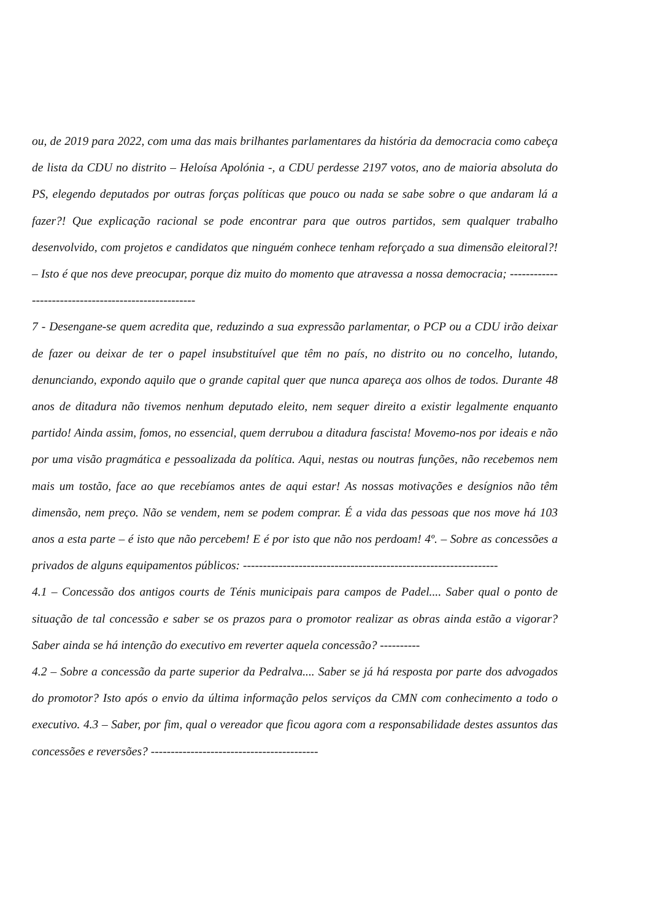ou, de 2019 para 2022, com uma das mais brilhantes parlamentares da história da democracia como cabeça de lista da CDU no distrito – Heloísa Apolónia -, a CDU perdesse 2197 votos, ano de maioria absoluta do PS, elegendo deputados por outras forças políticas que pouco ou nada se sabe sobre o que andaram lá a fazer?! Que explicação racional se pode encontrar para que outros partidos, sem qualquer trabalho desenvolvido, com projetos e candidatos que ninguém conhece tenham reforçado a sua dimensão eleitoral?! – Isto é que nos deve preocupar, porque diz muito do momento que atravessa a nossa democracia; -----------------------------------------------------
7 - Desengane-se quem acredita que, reduzindo a sua expressão parlamentar, o PCP ou a CDU irão deixar de fazer ou deixar de ter o papel insubstituível que têm no país, no distrito ou no concelho, lutando, denunciando, expondo aquilo que o grande capital quer que nunca apareça aos olhos de todos. Durante 48 anos de ditadura não tivemos nenhum deputado eleito, nem sequer direito a existir legalmente enquanto partido! Ainda assim, fomos, no essencial, quem derrubou a ditadura fascista! Movemo-nos por ideais e não por uma visão pragmática e pessoalizada da política. Aqui, nestas ou noutras funções, não recebemos nem mais um tostão, face ao que recebíamos antes de aqui estar! As nossas motivações e desígnios não têm dimensão, nem preço. Não se vendem, nem se podem comprar. É a vida das pessoas que nos move há 103 anos a esta parte – é isto que não percebem! E é por isto que não nos perdoam! 4º. – Sobre as concessões a privados de alguns equipamentos públicos: ----------------------------------------------------------------
4.1 – Concessão dos antigos courts de Ténis municipais para campos de Padel.... Saber qual o ponto de situação de tal concessão e saber se os prazos para o promotor realizar as obras ainda estão a vigorar? Saber ainda se há intenção do executivo em reverter aquela concessão? ----------
4.2 – Sobre a concessão da parte superior da Pedralva.... Saber se já há resposta por parte dos advogados do promotor? Isto após o envio da última informação pelos serviços da CMN com conhecimento a todo o executivo. 4.3 – Saber, por fim, qual o vereador que ficou agora com a responsabilidade destes assuntos das concessões e reversões? ------------------------------------------